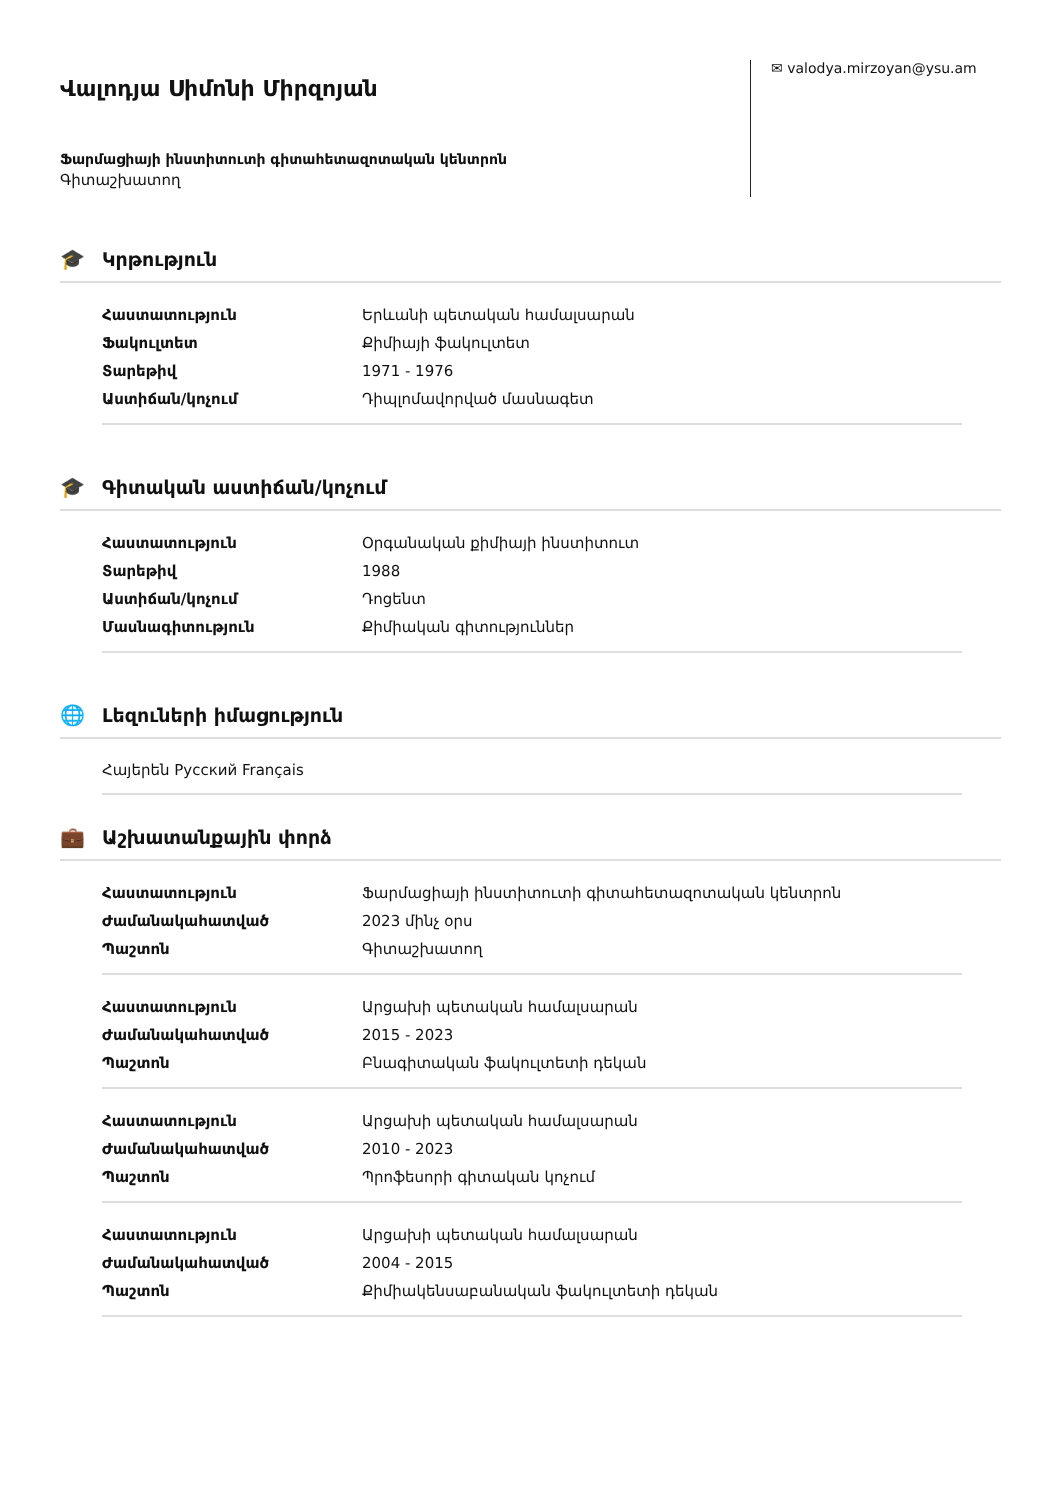Վալոդյա Սիմոնի Միրզոյան
Ֆարմացիայի ինստիտուտի գիտահետազոտական կենտրոն
Գիտաշխատող
✉ valodya.mirzoyan@ysu.am
🎓 Կրթություն
| Հաստատություն | Երևանի պետական համալսարան |
| Ֆակուլտետ | Քիմիայի ֆակուլտետ |
| Տարեթիվ | 1971 - 1976 |
| Աստիճան/կոչում | Դիպլոմավորված մասնագետ |
🎓 Գիտական աստիճան/կոչում
| Հաստատություն | Օրգանական քիմիայի ինստիտուտ |
| Տարեթիվ | 1988 |
| Աստիճան/կոչում | Դոցենտ |
| Մասնագիտություն | Քիմիական գիտություններ |
🌐 Լեզուների իմացություն
Հայերեն Русский Français
💼 Աշխատանքային փորձ
| Հաստատություն | Ֆարմացիայի ինստիտուտի գիտահետազոտական կենտրոն |
| Ժամանակահատված | 2023 մինչ օրս |
| Պաշտոն | Գիտաշխատող |
| Հաստատություն | Արցախի պետական համալսարան |
| Ժամանակահատված | 2015 - 2023 |
| Պաշտոն | Բնագիտական ֆակուլտետի դեկան |
| Հաստատություն | Արցախի պետական համալսարան |
| Ժամանակահատված | 2010 - 2023 |
| Պաշտոն | Պրոֆեսորի գիտական կոչում |
| Հաստատություն | Արցախի պետական համալսարան |
| Ժամանակահատված | 2004 - 2015 |
| Պաշտոն | Քիմիակենսաբանական ֆակուլտետի դեկան |